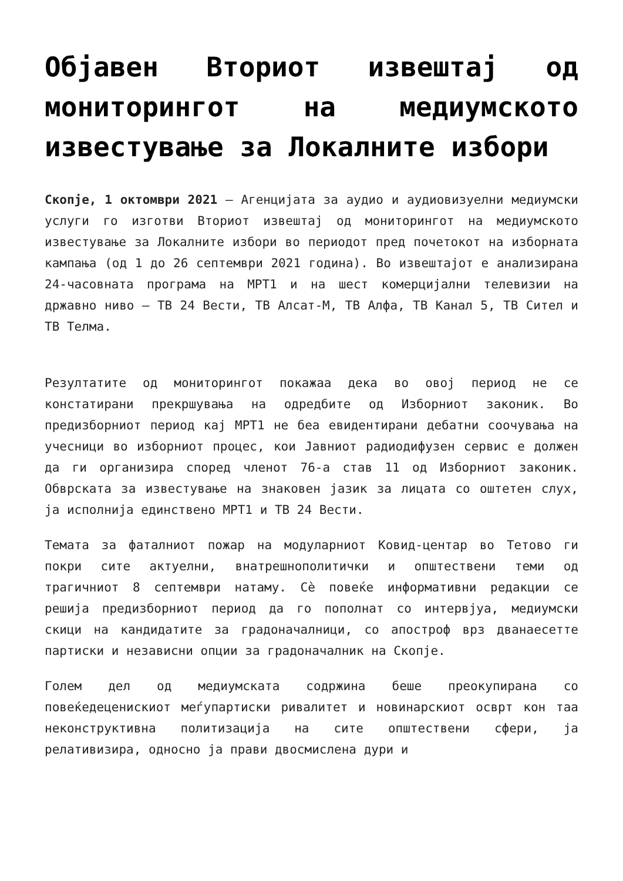Објавен Вториот извештај од мониторингот на медиумското известување за Локалните избори
Скопје, 1 октомври 2021 – Агенцијата за аудио и аудиовизуелни медиумски услуги го изготви Вториот извештај од мониторингот на медиумското известување за Локалните избори во периодот пред почетокот на изборната кампања (од 1 до 26 септември 2021 година). Во извештајот е анализирана 24-часовната програма на МРТ1 и на шест комерцијални телевизии на државно ниво – ТВ 24 Вести, ТВ Алсат-М, ТВ Алфа, ТВ Канал 5, ТВ Сител и ТВ Телма.
Резултатите од мониторингот покажаа дека во овој период не се констатирани прекршувања на одредбите од Изборниот законик. Во предизборниот период кај МРТ1 не беа евидентирани дебатни соочувања на учесници во изборниот процес, кои Јавниот радиодифузен сервис е должен да ги организира според членот 76-а став 11 од Изборниот законик. Обврската за известување на знаковен јазик за лицата со оштетен слух, ја исполнија единствено МРТ1 и ТВ 24 Вести.
Темата за фаталниот пожар на модуларниот Ковид-центар во Тетово ги покри сите актуелни, внатрешнополитички и општествени теми од трагичниот 8 септември натаму. Сè повеќе информативни редакции се решија предизборниот период да го пополнат со интервјуа, медиумски скици на кандидатите за градоначалници, со апостроф врз дванаесетте партиски и независни опции за градоначалник на Скопје.
Голем дел од медиумската содржина беше преокупирана со повеќедеценискиот меѓупартиски ривалитет и новинарскиот осврт кон таа неконструктивна политизација на сите општествени сфери, ја релативизира, односно ја прави двосмислена дури и